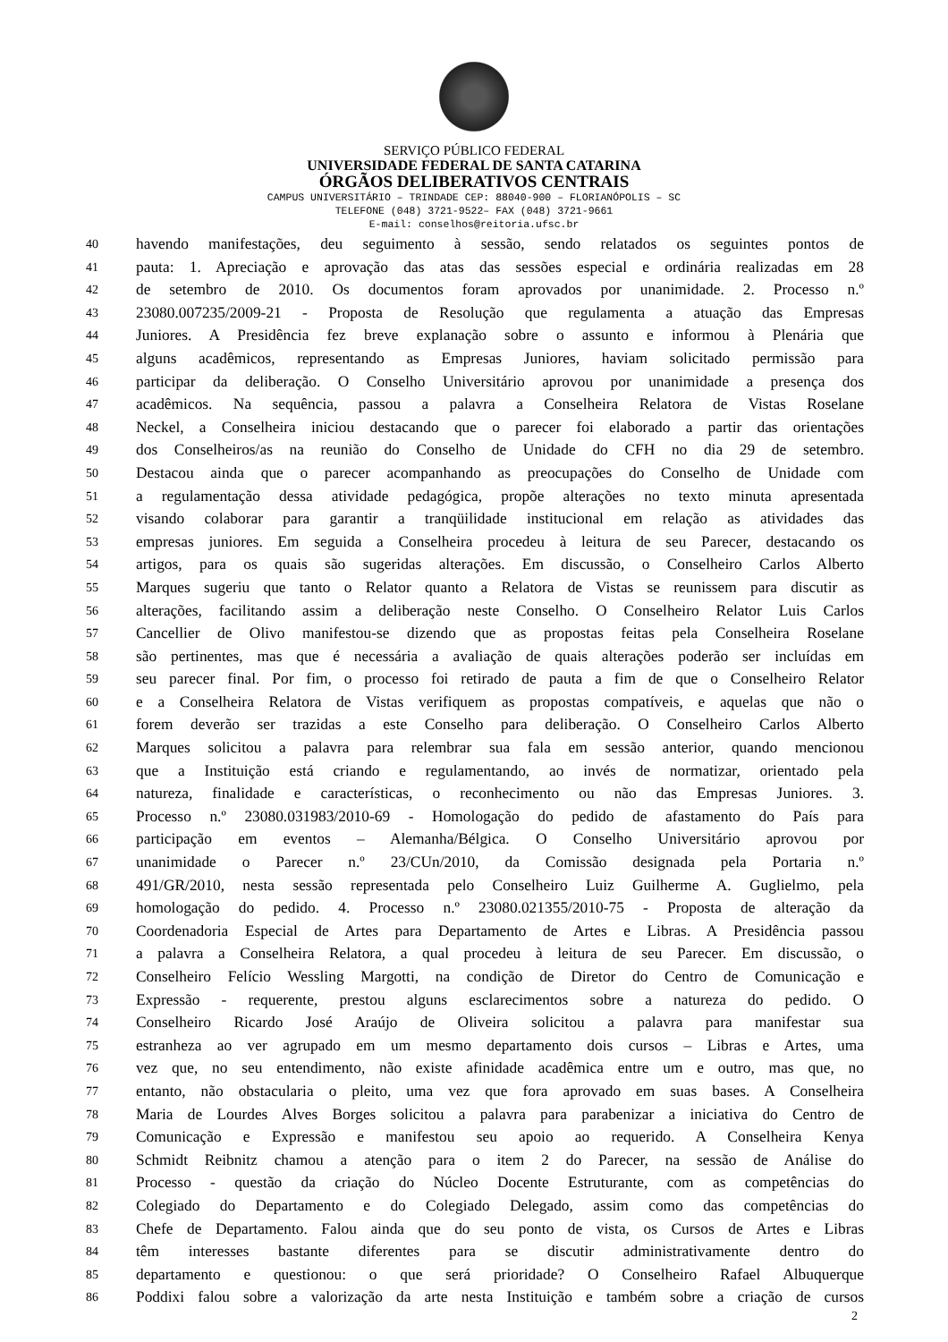SERVIÇO PÚBLICO FEDERAL
UNIVERSIDADE FEDERAL DE SANTA CATARINA
ÓRGÃOS DELIBERATIVOS CENTRAIS
CAMPUS UNIVERSITÁRIO – TRINDADE CEP: 88040-900 – FLORIANÓPOLIS – SC
TELEFONE (048) 3721-9522– FAX (048) 3721-9661
E-mail: conselhos@reitoria.ufsc.br
40 havendo manifestações, deu seguimento à sessão, sendo relatados os seguintes pontos de
41 pauta: 1. Apreciação e aprovação das atas das sessões especial e ordinária realizadas em 28
42 de setembro de 2010. Os documentos foram aprovados por unanimidade. 2. Processo n.º
43 23080.007235/2009-21 - Proposta de Resolução que regulamenta a atuação das Empresas
44 Juniores. A Presidência fez breve explanação sobre o assunto e informou à Plenária que
45 alguns acadêmicos, representando as Empresas Juniores, haviam solicitado permissão para
46 participar da deliberação. O Conselho Universitário aprovou por unanimidade a presença dos
47 acadêmicos. Na sequência, passou a palavra a Conselheira Relatora de Vistas Roselane
48 Neckel, a Conselheira iniciou destacando que o parecer foi elaborado a partir das orientações
49 dos Conselheiros/as na reunião do Conselho de Unidade do CFH no dia 29 de setembro.
50 Destacou ainda que o parecer acompanhando as preocupações do Conselho de Unidade com
51 a regulamentação dessa atividade pedagógica, propõe alterações no texto minuta apresentada
52 visando colaborar para garantir a tranqüilidade institucional em relação as atividades das
53 empresas juniores. Em seguida a Conselheira procedeu à leitura de seu Parecer, destacando os
54 artigos, para os quais são sugeridas alterações. Em discussão, o Conselheiro Carlos Alberto
55 Marques sugeriu que tanto o Relator quanto a Relatora de Vistas se reunissem para discutir as
56 alterações, facilitando assim a deliberação neste Conselho. O Conselheiro Relator Luis Carlos
57 Cancellier de Olivo manifestou-se dizendo que as propostas feitas pela Conselheira Roselane
58 são pertinentes, mas que é necessária a avaliação de quais alterações poderão ser incluídas em
59 seu parecer final. Por fim, o processo foi retirado de pauta a fim de que o Conselheiro Relator
60 e a Conselheira Relatora de Vistas verifiquem as propostas compatíveis, e aquelas que não o
61 forem deverão ser trazidas a este Conselho para deliberação. O Conselheiro Carlos Alberto
62 Marques solicitou a palavra para relembrar sua fala em sessão anterior, quando mencionou
63 que a Instituição está criando e regulamentando, ao invés de normatizar, orientado pela
64 natureza, finalidade e características, o reconhecimento ou não das Empresas Juniores. 3.
65 Processo n.º 23080.031983/2010-69 - Homologação do pedido de afastamento do País para
66 participação em eventos – Alemanha/Bélgica. O Conselho Universitário aprovou por
67 unanimidade o Parecer n.º 23/CUn/2010, da Comissão designada pela Portaria n.º
68 491/GR/2010, nesta sessão representada pelo Conselheiro Luiz Guilherme A. Guglielmo, pela
69 homologação do pedido. 4. Processo n.º 23080.021355/2010-75 - Proposta de alteração da
70 Coordenadoria Especial de Artes para Departamento de Artes e Libras. A Presidência passou
71 a palavra a Conselheira Relatora, a qual procedeu à leitura de seu Parecer. Em discussão, o
72 Conselheiro Felício Wessling Margotti, na condição de Diretor do Centro de Comunicação e
73 Expressão - requerente, prestou alguns esclarecimentos sobre a natureza do pedido. O
74 Conselheiro Ricardo José Araújo de Oliveira solicitou a palavra para manifestar sua
75 estranheza ao ver agrupado em um mesmo departamento dois cursos – Libras e Artes, uma
76 vez que, no seu entendimento, não existe afinidade acadêmica entre um e outro, mas que, no
77 entanto, não obstacularia o pleito, uma vez que fora aprovado em suas bases. A Conselheira
78 Maria de Lourdes Alves Borges solicitou a palavra para parabenizar a iniciativa do Centro de
79 Comunicação e Expressão e manifestou seu apoio ao requerido. A Conselheira Kenya
80 Schmidt Reibnitz chamou a atenção para o item 2 do Parecer, na sessão de Análise do
81 Processo - questão da criação do Núcleo Docente Estruturante, com as competências do
82 Colegiado do Departamento e do Colegiado Delegado, assim como das competências do
83 Chefe de Departamento. Falou ainda que do seu ponto de vista, os Cursos de Artes e Libras
84 têm interesses bastante diferentes para se discutir administrativamente dentro do
85 departamento e questionou: o que será prioridade? O Conselheiro Rafael Albuquerque
86 Poddixi falou sobre a valorização da arte nesta Instituição e também sobre a criação de cursos
2